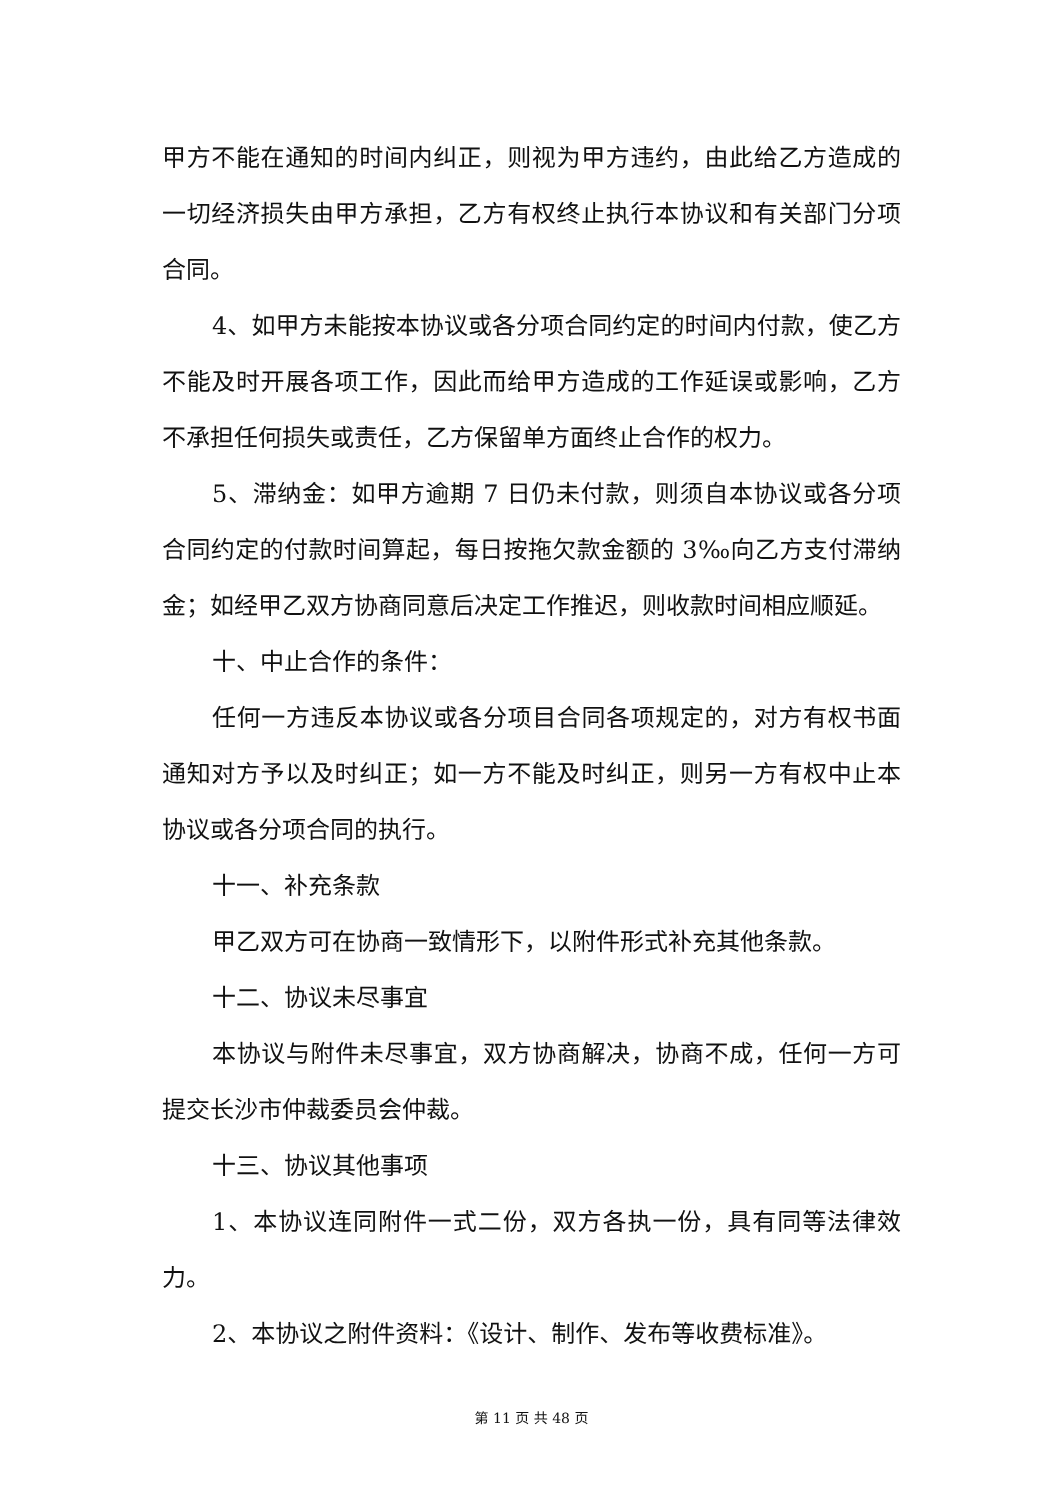甲方不能在通知的时间内纠正，则视为甲方违约，由此给乙方造成的一切经济损失由甲方承担，乙方有权终止执行本协议和有关部门分项合同。
4、如甲方未能按本协议或各分项合同约定的时间内付款，使乙方不能及时开展各项工作，因此而给甲方造成的工作延误或影响，乙方不承担任何损失或责任，乙方保留单方面终止合作的权力。
5、滞纳金：如甲方逾期 7 日仍未付款，则须自本协议或各分项合同约定的付款时间算起，每日按拖欠款金额的 3‰向乙方支付滞纳金；如经甲乙双方协商同意后决定工作推迟，则收款时间相应顺延。
十、中止合作的条件：
任何一方违反本协议或各分项目合同各项规定的，对方有权书面通知对方予以及时纠正；如一方不能及时纠正，则另一方有权中止本协议或各分项合同的执行。
十一、补充条款
甲乙双方可在协商一致情形下，以附件形式补充其他条款。
十二、协议未尽事宜
本协议与附件未尽事宜，双方协商解决，协商不成，任何一方可提交长沙市仲裁委员会仲裁。
十三、协议其他事项
1、本协议连同附件一式二份，双方各执一份，具有同等法律效力。
2、本协议之附件资料：《设计、制作、发布等收费标准》。
第 11 页 共 48 页